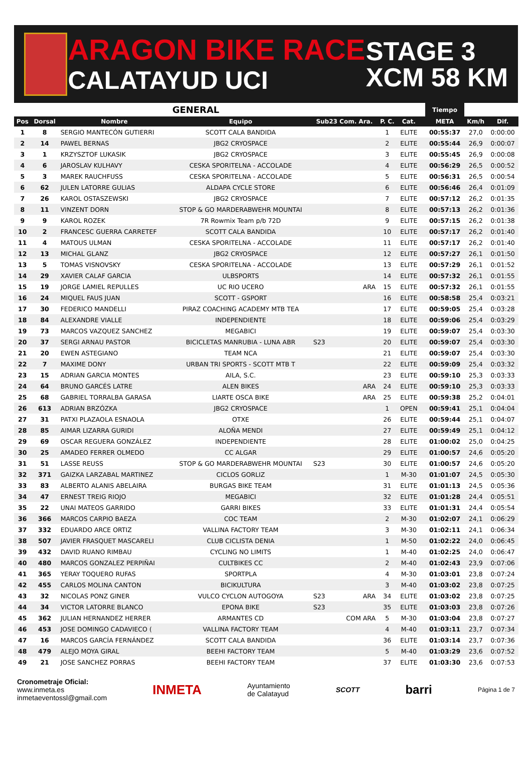ARAGON BIKE RACE
CALATAYUD UCI
STAGE 3
XCM 58 KM
| GENERAL | | | | | | | | Tiempo | | |
| --- | --- | --- | --- | --- | --- | --- | --- | --- | --- | --- |
| Pos | Dorsal | Nombre | Equipo | Sub23 Com. Ara. | P. C. | Cat. | | META | Km/h | Dif. |
| 1 | 8 | SERGIO MANTECÓN GUTIERRI | SCOTT CALA BANDIDA | | 1 | ELITE | | 00:55:37 | 27,0 | 0:00:00 |
| 2 | 14 | PAWEL BERNAS | JBG2 CRYOSPACE | | 2 | ELITE | | 00:55:44 | 26,9 | 0:00:07 |
| 3 | 1 | KRZYSZTOF LUKASIK | JBG2 CRYOSPACE | | 3 | ELITE | | 00:55:45 | 26,9 | 0:00:08 |
| 4 | 6 | JAROSLAV KULHAVY | CESKA SPORITELNA - ACCOLADE | | 4 | ELITE | | 00:56:29 | 26,5 | 0:00:52 |
| 5 | 3 | MAREK RAUCHFUSS | CESKA SPORITELNA - ACCOLADE | | 5 | ELITE | | 00:56:31 | 26,5 | 0:00:54 |
| 6 | 62 | JULEN LATORRE GULIAS | ALDAPA CYCLE STORE | | 6 | ELITE | | 00:56:46 | 26,4 | 0:01:09 |
| 7 | 26 | KAROL OSTASZEWSKI | JBG2 CRYOSPACE | | 7 | ELITE | | 00:57:12 | 26,2 | 0:01:35 |
| 8 | 11 | VINZENT DORN | STOP & GO MARDERABWEHR MOUNTAI | | 8 | ELITE | | 00:57:13 | 26,2 | 0:01:36 |
| 9 | 9 | KAROL ROZEK | 7R Rowmix Team p/b 72D | | 9 | ELITE | | 00:57:15 | 26,2 | 0:01:38 |
| 10 | 2 | FRANCESC GUERRA CARRETEF | SCOTT CALA BANDIDA | | 10 | ELITE | | 00:57:17 | 26,2 | 0:01:40 |
| 11 | 4 | MATOUS ULMAN | CESKA SPORITELNA - ACCOLADE | | 11 | ELITE | | 00:57:17 | 26,2 | 0:01:40 |
| 12 | 13 | MICHAL GLANZ | JBG2 CRYOSPACE | | 12 | ELITE | | 00:57:27 | 26,1 | 0:01:50 |
| 13 | 5 | TOMAS VISNOVSKY | CESKA SPORITELNA - ACCOLADE | | 13 | ELITE | | 00:57:29 | 26,1 | 0:01:52 |
| 14 | 29 | XAVIER CALAF GARCIA | ULBSPORTS | | 14 | ELITE | | 00:57:32 | 26,1 | 0:01:55 |
| 15 | 19 | JORGE LAMIEL REPULLES | UC RIO UCERO | ARA | 15 | ELITE | | 00:57:32 | 26,1 | 0:01:55 |
| 16 | 24 | MIQUEL FAUS JUAN | SCOTT - GSPORT | | 16 | ELITE | | 00:58:58 | 25,4 | 0:03:21 |
| 17 | 30 | FEDERICO MANDELLI | PIRAZ COACHING ACADEMY MTB TEA | | 17 | ELITE | | 00:59:05 | 25,4 | 0:03:28 |
| 18 | 84 | ALEXANDRE VIALLE | INDEPENDIENTE | | 18 | ELITE | | 00:59:06 | 25,4 | 0:03:29 |
| 19 | 73 | MARCOS VAZQUEZ SANCHEZ | MEGABICI | | 19 | ELITE | | 00:59:07 | 25,4 | 0:03:30 |
| 20 | 37 | SERGI ARNAU PASTOR | BICICLETAS MANRUBIA - LUNA ABR | S23 | 20 | ELITE | | 00:59:07 | 25,4 | 0:03:30 |
| 21 | 20 | EWEN ASTEGIANO | TEAM NCA | | 21 | ELITE | | 00:59:07 | 25,4 | 0:03:30 |
| 22 | 7 | MAXIME DONY | URBAN TRI SPORTS - SCOTT MTB T | | 22 | ELITE | | 00:59:09 | 25,4 | 0:03:32 |
| 23 | 15 | ADRIAN GARCIA MONTES | AILA, S.C. | | 23 | ELITE | | 00:59:10 | 25,3 | 0:03:33 |
| 24 | 64 | BRUNO GARCÉS LATRE | ALEN BIKES | ARA | 24 | ELITE | | 00:59:10 | 25,3 | 0:03:33 |
| 25 | 68 | GABRIEL TORRALBA GARASA | LIARTE OSCA BIKE | ARA | 25 | ELITE | | 00:59:38 | 25,2 | 0:04:01 |
| 26 | 613 | ADRIAN BRZÓZKA | JBG2 CRYOSPACE | | 1 | OPEN | | 00:59:41 | 25,1 | 0:04:04 |
| 27 | 31 | PATXI PLAZAOLA ESNAOLA | OTXE | | 26 | ELITE | | 00:59:44 | 25,1 | 0:04:07 |
| 28 | 85 | AIMAR LIZARRA GURIDI | ALOÑA MENDI | | 27 | ELITE | | 00:59:49 | 25,1 | 0:04:12 |
| 29 | 69 | OSCAR REGUERA GONZÁLEZ | INDEPENDIENTE | | 28 | ELITE | | 01:00:02 | 25,0 | 0:04:25 |
| 30 | 25 | AMADEO FERRER OLMEDO | CC ALGAR | | 29 | ELITE | | 01:00:57 | 24,6 | 0:05:20 |
| 31 | 51 | LASSE REUSS | STOP & GO MARDERABWEHR MOUNTAI | S23 | 30 | ELITE | | 01:00:57 | 24,6 | 0:05:20 |
| 32 | 371 | GAIZKA LARZABAL MARTINEZ | CICLOS GORLIZ | | 1 | M-30 | | 01:01:07 | 24,5 | 0:05:30 |
| 33 | 83 | ALBERTO ALANIS ABELAIRA | BURGAS BIKE TEAM | | 31 | ELITE | | 01:01:13 | 24,5 | 0:05:36 |
| 34 | 47 | ERNEST TREIG RIOJO | MEGABICI | | 32 | ELITE | | 01:01:28 | 24,4 | 0:05:51 |
| 35 | 22 | UNAI MATEOS GARRIDO | GARRI BIKES | | 33 | ELITE | | 01:01:31 | 24,4 | 0:05:54 |
| 36 | 366 | MARCOS CARPIO BAEZA | COC TEAM | | 2 | M-30 | | 01:02:07 | 24,1 | 0:06:29 |
| 37 | 332 | EDUARDO ARCE ORTIZ | VALLINA FACTORY TEAM | | 3 | M-30 | | 01:02:11 | 24,1 | 0:06:34 |
| 38 | 507 | JAVIER FRASQUET MASCARELI | CLUB CICLISTA DENIA | | 1 | M-50 | | 01:02:22 | 24,0 | 0:06:45 |
| 39 | 432 | DAVID RUANO RIMBAU | CYCLING NO LIMITS | | 1 | M-40 | | 01:02:25 | 24,0 | 0:06:47 |
| 40 | 480 | MARCOS GONZALEZ PERPIÑAI | CULTBIKES CC | | 2 | M-40 | | 01:02:43 | 23,9 | 0:07:06 |
| 41 | 365 | YERAY TOQUERO RUFAS | SPORTPLA | | 4 | M-30 | | 01:03:01 | 23,8 | 0:07:24 |
| 42 | 455 | CARLOS MOLINA CANTON | BICIKULTURA | | 3 | M-40 | | 01:03:02 | 23,8 | 0:07:25 |
| 43 | 32 | NICOLAS PONZ GINER | VULCO CYCLON AUTOGOYA | S23 ARA | 34 | ELITE | | 01:03:02 | 23,8 | 0:07:25 |
| 44 | 34 | VICTOR LATORRE BLANCO | EPONA BIKE | S23 | 35 | ELITE | | 01:03:03 | 23,8 | 0:07:26 |
| 45 | 362 | JULIAN HERNANDEZ HERRER | ARMANTES CD | COM ARA | 5 | M-30 | | 01:03:04 | 23,8 | 0:07:27 |
| 46 | 453 | JOSE DOMINGO CADAVIECO ( | VALLINA FACTORY TEAM | | 4 | M-40 | | 01:03:11 | 23,7 | 0:07:34 |
| 47 | 16 | MARCOS GARCÍA FERNÁNDEZ | SCOTT CALA BANDIDA | | 36 | ELITE | | 01:03:14 | 23,7 | 0:07:36 |
| 48 | 479 | ALEJO MOYA GIRAL | BEEHI FACTORY TEAM | | 5 | M-40 | | 01:03:29 | 23,6 | 0:07:52 |
| 49 | 21 | JOSE SANCHEZ PORRAS | BEEHI FACTORY TEAM | | 37 | ELITE | | 01:03:30 | 23,6 | 0:07:53 |
Cronometraje Oficial:
www.inmeta.es
inmetaeventossl@gmail.com
INMETA
Ayuntamiento
de Calatayud
SCOTT
barri
Página 1 de 7